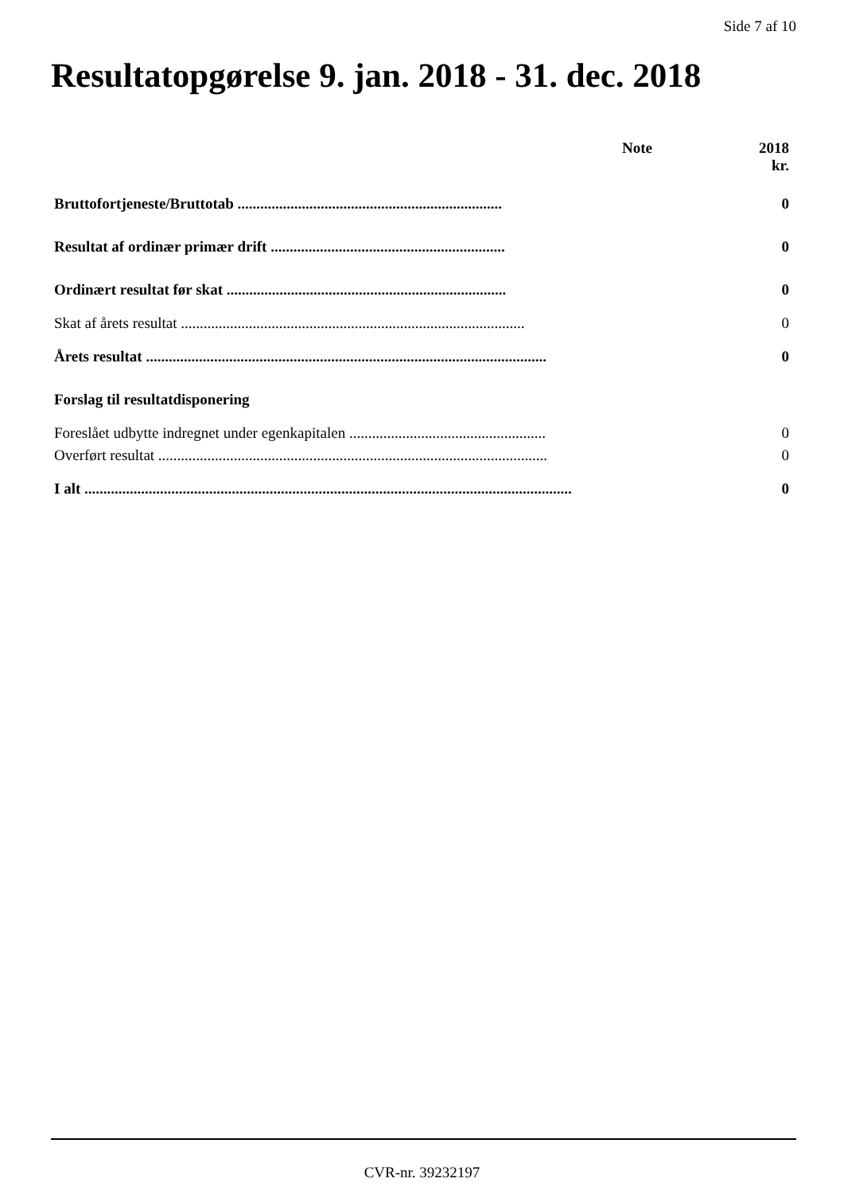Side 7 af 10
Resultatopgørelse 9. jan. 2018 - 31. dec. 2018
| | Note | 2018 kr. |
| --- | --- | --- |
| Bruttofortjeneste/Bruttotab ...................................................................... | | 0 |
| Resultat af ordinær primær drift .............................................................. | | 0 |
| Ordinært resultat før skat .......................................................................... | | 0 |
| Skat af årets resultat ........................................................................................... | | 0 |
| Årets resultat .......................................................................................................... | | 0 |
| Forslag til resultatdisponering | | |
| Foreslået udbytte indregnet under egenkapitalen .................................................... | | 0 |
| Overført resultat ....................................................................................................... | | 0 |
| I alt ................................................................................................................................. | | 0 |
CVR-nr. 39232197